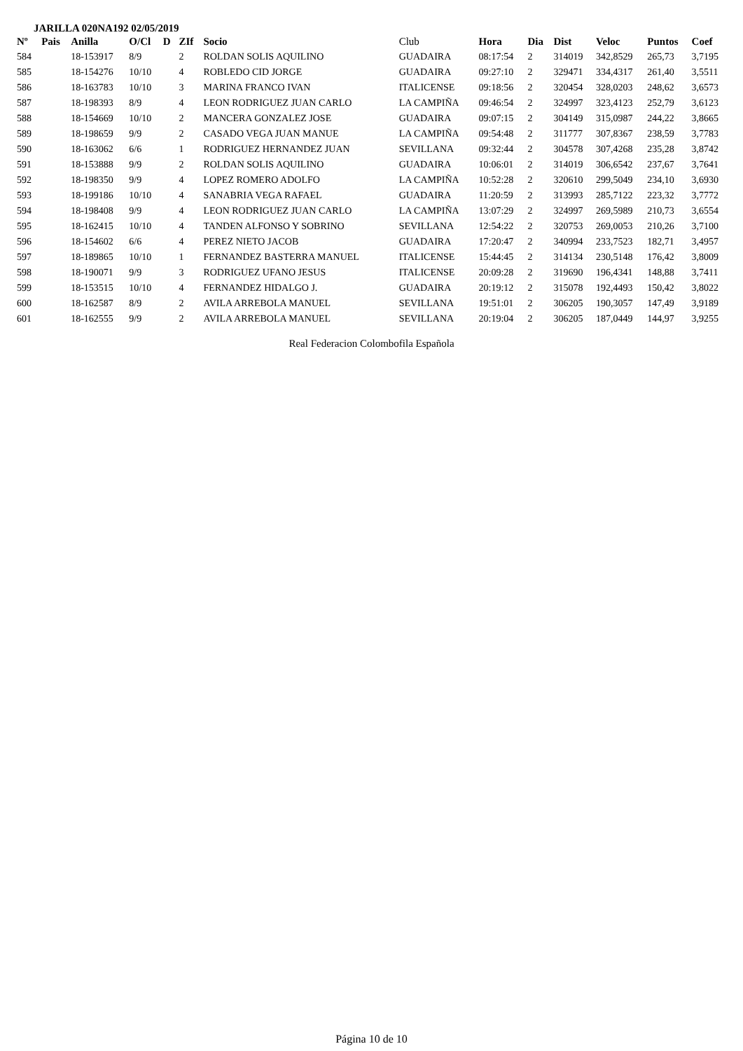JARILLA 020NA192 02/05/2019
| Nº | Pais | Anilla | O/Cl | D | ZIf | Socio | Club | Hora | Dia | Dist | Veloc | Puntos | Coef |
| --- | --- | --- | --- | --- | --- | --- | --- | --- | --- | --- | --- | --- | --- |
| 584 | | 18-153917 | 8/9 | | 2 | ROLDAN SOLIS AQUILINO | GUADAIRA | 08:17:54 | 2 | 314019 | 342,8529 | 265,73 | 3,7195 |
| 585 | | 18-154276 | 10/10 | | 4 | ROBLEDO CID JORGE | GUADAIRA | 09:27:10 | 2 | 329471 | 334,4317 | 261,40 | 3,5511 |
| 586 | | 18-163783 | 10/10 | | 3 | MARINA FRANCO IVAN | ITALICENSE | 09:18:56 | 2 | 320454 | 328,0203 | 248,62 | 3,6573 |
| 587 | | 18-198393 | 8/9 | | 4 | LEON RODRIGUEZ JUAN CARLO | LA CAMPIÑA | 09:46:54 | 2 | 324997 | 323,4123 | 252,79 | 3,6123 |
| 588 | | 18-154669 | 10/10 | | 2 | MANCERA GONZALEZ JOSE | GUADAIRA | 09:07:15 | 2 | 304149 | 315,0987 | 244,22 | 3,8665 |
| 589 | | 18-198659 | 9/9 | | 2 | CASADO VEGA JUAN MANUE | LA CAMPIÑA | 09:54:48 | 2 | 311777 | 307,8367 | 238,59 | 3,7783 |
| 590 | | 18-163062 | 6/6 | | 1 | RODRIGUEZ HERNANDEZ JUAN | SEVILLANA | 09:32:44 | 2 | 304578 | 307,4268 | 235,28 | 3,8742 |
| 591 | | 18-153888 | 9/9 | | 2 | ROLDAN SOLIS AQUILINO | GUADAIRA | 10:06:01 | 2 | 314019 | 306,6542 | 237,67 | 3,7641 |
| 592 | | 18-198350 | 9/9 | | 4 | LOPEZ ROMERO ADOLFO | LA CAMPIÑA | 10:52:28 | 2 | 320610 | 299,5049 | 234,10 | 3,6930 |
| 593 | | 18-199186 | 10/10 | | 4 | SANABRIA VEGA RAFAEL | GUADAIRA | 11:20:59 | 2 | 313993 | 285,7122 | 223,32 | 3,7772 |
| 594 | | 18-198408 | 9/9 | | 4 | LEON RODRIGUEZ JUAN CARLO | LA CAMPIÑA | 13:07:29 | 2 | 324997 | 269,5989 | 210,73 | 3,6554 |
| 595 | | 18-162415 | 10/10 | | 4 | TANDEN ALFONSO Y SOBRINO | SEVILLANA | 12:54:22 | 2 | 320753 | 269,0053 | 210,26 | 3,7100 |
| 596 | | 18-154602 | 6/6 | | 4 | PEREZ NIETO JACOB | GUADAIRA | 17:20:47 | 2 | 340994 | 233,7523 | 182,71 | 3,4957 |
| 597 | | 18-189865 | 10/10 | | 1 | FERNANDEZ BASTERRA MANUEL | ITALICENSE | 15:44:45 | 2 | 314134 | 230,5148 | 176,42 | 3,8009 |
| 598 | | 18-190071 | 9/9 | | 3 | RODRIGUEZ UFANO JESUS | ITALICENSE | 20:09:28 | 2 | 319690 | 196,4341 | 148,88 | 3,7411 |
| 599 | | 18-153515 | 10/10 | | 4 | FERNANDEZ HIDALGO J. | GUADAIRA | 20:19:12 | 2 | 315078 | 192,4493 | 150,42 | 3,8022 |
| 600 | | 18-162587 | 8/9 | | 2 | AVILA ARREBOLA MANUEL | SEVILLANA | 19:51:01 | 2 | 306205 | 190,3057 | 147,49 | 3,9189 |
| 601 | | 18-162555 | 9/9 | | 2 | AVILA ARREBOLA MANUEL | SEVILLANA | 20:19:04 | 2 | 306205 | 187,0449 | 144,97 | 3,9255 |
Real Federacion Colombofila Española
Página 10 de 10